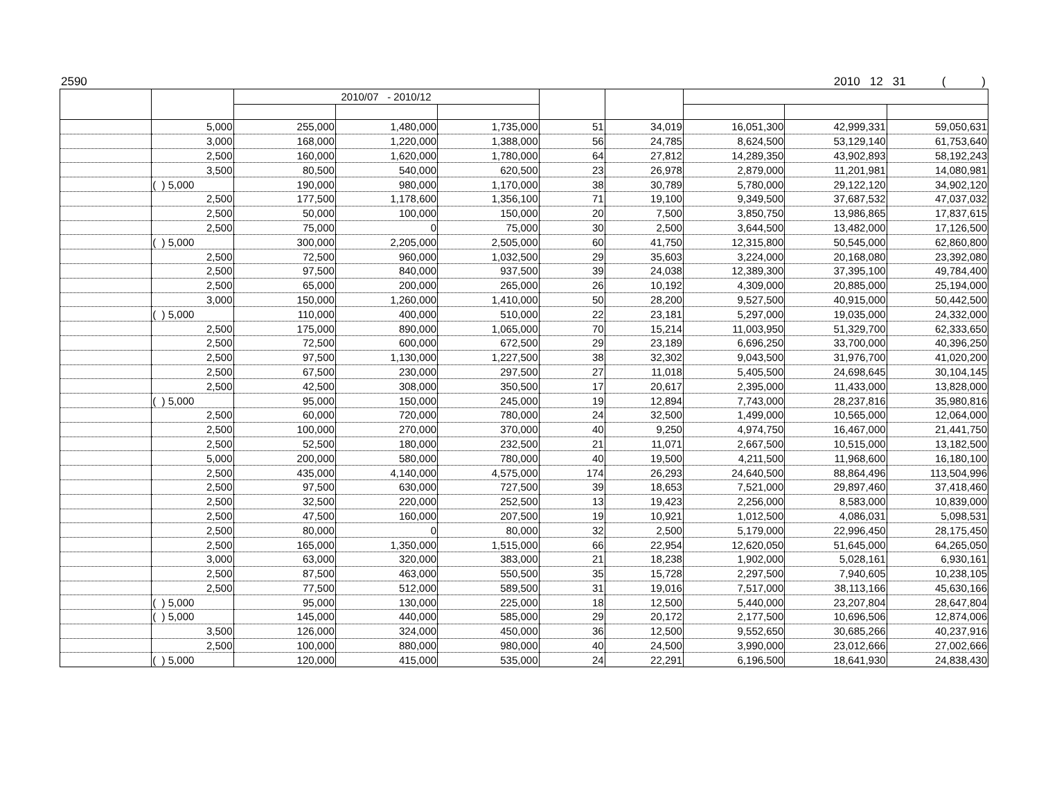2590 2010 12 31 ( )
| | | 2010/07 - 2010/12 | | | | | | | |
| --- | --- | --- | --- | --- | --- | --- | --- | --- | --- |
| | 5,000 | 255,000 | 1,480,000 | 1,735,000 | 51 | 34,019 | 16,051,300 | 42,999,331 | 59,050,631 |
| | 3,000 | 168,000 | 1,220,000 | 1,388,000 | 56 | 24,785 | 8,624,500 | 53,129,140 | 61,753,640 |
| | 2,500 | 160,000 | 1,620,000 | 1,780,000 | 64 | 27,812 | 14,289,350 | 43,902,893 | 58,192,243 |
| | 3,500 | 80,500 | 540,000 | 620,500 | 23 | 26,978 | 2,879,000 | 11,201,981 | 14,080,981 |
| | ( ) 5,000 | 190,000 | 980,000 | 1,170,000 | 38 | 30,789 | 5,780,000 | 29,122,120 | 34,902,120 |
| | 2,500 | 177,500 | 1,178,600 | 1,356,100 | 71 | 19,100 | 9,349,500 | 37,687,532 | 47,037,032 |
| | 2,500 | 50,000 | 100,000 | 150,000 | 20 | 7,500 | 3,850,750 | 13,986,865 | 17,837,615 |
| | 2,500 | 75,000 | 0 | 75,000 | 30 | 2,500 | 3,644,500 | 13,482,000 | 17,126,500 |
| | ( ) 5,000 | 300,000 | 2,205,000 | 2,505,000 | 60 | 41,750 | 12,315,800 | 50,545,000 | 62,860,800 |
| | 2,500 | 72,500 | 960,000 | 1,032,500 | 29 | 35,603 | 3,224,000 | 20,168,080 | 23,392,080 |
| | 2,500 | 97,500 | 840,000 | 937,500 | 39 | 24,038 | 12,389,300 | 37,395,100 | 49,784,400 |
| | 2,500 | 65,000 | 200,000 | 265,000 | 26 | 10,192 | 4,309,000 | 20,885,000 | 25,194,000 |
| | 3,000 | 150,000 | 1,260,000 | 1,410,000 | 50 | 28,200 | 9,527,500 | 40,915,000 | 50,442,500 |
| | ( ) 5,000 | 110,000 | 400,000 | 510,000 | 22 | 23,181 | 5,297,000 | 19,035,000 | 24,332,000 |
| | 2,500 | 175,000 | 890,000 | 1,065,000 | 70 | 15,214 | 11,003,950 | 51,329,700 | 62,333,650 |
| | 2,500 | 72,500 | 600,000 | 672,500 | 29 | 23,189 | 6,696,250 | 33,700,000 | 40,396,250 |
| | 2,500 | 97,500 | 1,130,000 | 1,227,500 | 38 | 32,302 | 9,043,500 | 31,976,700 | 41,020,200 |
| | 2,500 | 67,500 | 230,000 | 297,500 | 27 | 11,018 | 5,405,500 | 24,698,645 | 30,104,145 |
| | 2,500 | 42,500 | 308,000 | 350,500 | 17 | 20,617 | 2,395,000 | 11,433,000 | 13,828,000 |
| | ( ) 5,000 | 95,000 | 150,000 | 245,000 | 19 | 12,894 | 7,743,000 | 28,237,816 | 35,980,816 |
| | 2,500 | 60,000 | 720,000 | 780,000 | 24 | 32,500 | 1,499,000 | 10,565,000 | 12,064,000 |
| | 2,500 | 100,000 | 270,000 | 370,000 | 40 | 9,250 | 4,974,750 | 16,467,000 | 21,441,750 |
| | 2,500 | 52,500 | 180,000 | 232,500 | 21 | 11,071 | 2,667,500 | 10,515,000 | 13,182,500 |
| | 5,000 | 200,000 | 580,000 | 780,000 | 40 | 19,500 | 4,211,500 | 11,968,600 | 16,180,100 |
| | 2,500 | 435,000 | 4,140,000 | 4,575,000 | 174 | 26,293 | 24,640,500 | 88,864,496 | 113,504,996 |
| | 2,500 | 97,500 | 630,000 | 727,500 | 39 | 18,653 | 7,521,000 | 29,897,460 | 37,418,460 |
| | 2,500 | 32,500 | 220,000 | 252,500 | 13 | 19,423 | 2,256,000 | 8,583,000 | 10,839,000 |
| | 2,500 | 47,500 | 160,000 | 207,500 | 19 | 10,921 | 1,012,500 | 4,086,031 | 5,098,531 |
| | 2,500 | 80,000 | 0 | 80,000 | 32 | 2,500 | 5,179,000 | 22,996,450 | 28,175,450 |
| | 2,500 | 165,000 | 1,350,000 | 1,515,000 | 66 | 22,954 | 12,620,050 | 51,645,000 | 64,265,050 |
| | 3,000 | 63,000 | 320,000 | 383,000 | 21 | 18,238 | 1,902,000 | 5,028,161 | 6,930,161 |
| | 2,500 | 87,500 | 463,000 | 550,500 | 35 | 15,728 | 2,297,500 | 7,940,605 | 10,238,105 |
| | 2,500 | 77,500 | 512,000 | 589,500 | 31 | 19,016 | 7,517,000 | 38,113,166 | 45,630,166 |
| | ( ) 5,000 | 95,000 | 130,000 | 225,000 | 18 | 12,500 | 5,440,000 | 23,207,804 | 28,647,804 |
| | ( ) 5,000 | 145,000 | 440,000 | 585,000 | 29 | 20,172 | 2,177,500 | 10,696,506 | 12,874,006 |
| | 3,500 | 126,000 | 324,000 | 450,000 | 36 | 12,500 | 9,552,650 | 30,685,266 | 40,237,916 |
| | 2,500 | 100,000 | 880,000 | 980,000 | 40 | 24,500 | 3,990,000 | 23,012,666 | 27,002,666 |
| | ( ) 5,000 | 120,000 | 415,000 | 535,000 | 24 | 22,291 | 6,196,500 | 18,641,930 | 24,838,430 |